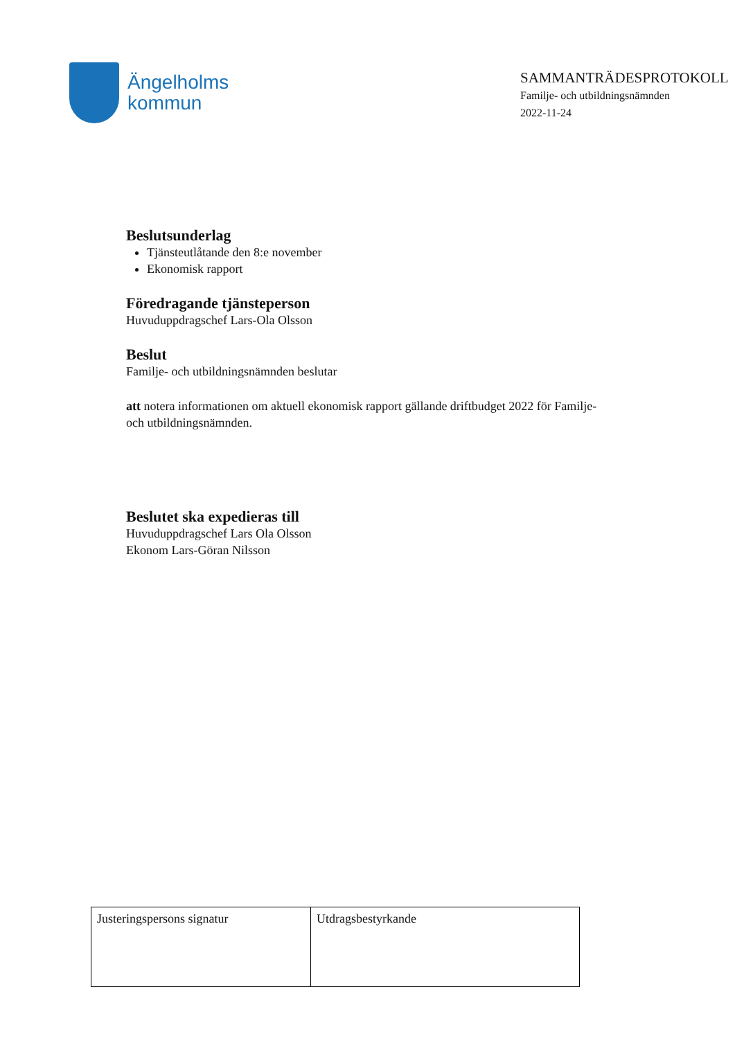Ängelholms
kommun
SAMMANTRÄDESPROTOKOLL
Familje- och utbildningsnämnden
2022-11-24
Beslutsunderlag
Tjänsteutlåtande den 8:e november
Ekonomisk rapport
Föredragande tjänsteperson
Huvuduppdragschef Lars-Ola Olsson
Beslut
Familje- och utbildningsnämnden beslutar
att notera informationen om aktuell ekonomisk rapport gällande driftbudget 2022 för Familje- och utbildningsnämnden.
Beslutet ska expedieras till
Huvuduppdragschef Lars Ola Olsson
Ekonom Lars-Göran Nilsson
| Justeringspersons signatur | Utdragsbestyrkande |